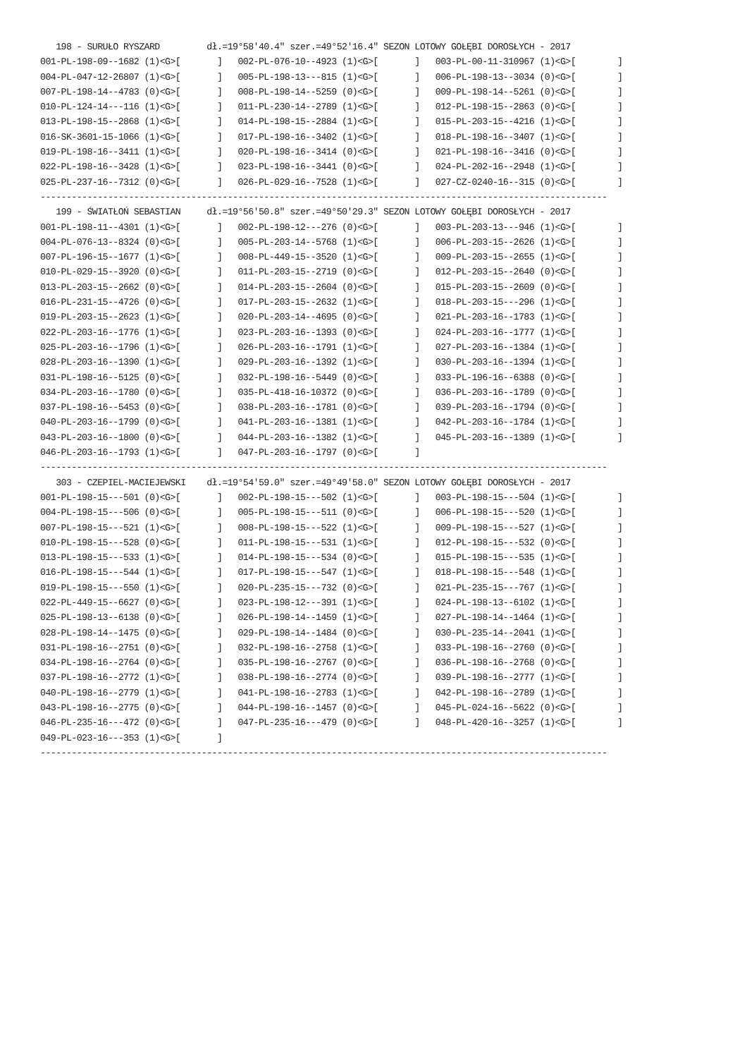198 - SURUŁO RYSZARD         dł.=19°58'40.4" szer.=49°52'16.4" SEZON LOTOWY GOŁĘBI DOROSŁYCH - 2017
001-PL-198-09--1682 (1)<G>[       ]   002-PL-076-10--4923 (1)<G>[       ]   003-PL-00-11-310967 (1)<G>[        ]
004-PL-047-12-26807 (1)<G>[       ]   005-PL-198-13---815 (1)<G>[       ]   006-PL-198-13--3034 (0)<G>[        ]
007-PL-198-14--4783 (0)<G>[       ]   008-PL-198-14--5259 (0)<G>[       ]   009-PL-198-14--5261 (0)<G>[        ]
010-PL-124-14---116 (1)<G>[       ]   011-PL-230-14--2789 (1)<G>[       ]   012-PL-198-15--2863 (0)<G>[        ]
013-PL-198-15--2868 (1)<G>[       ]   014-PL-198-15--2884 (1)<G>[       ]   015-PL-203-15--4216 (1)<G>[        ]
016-SK-3601-15-1066 (1)<G>[       ]   017-PL-198-16--3402 (1)<G>[       ]   018-PL-198-16--3407 (1)<G>[        ]
019-PL-198-16--3411 (1)<G>[       ]   020-PL-198-16--3414 (0)<G>[       ]   021-PL-198-16--3416 (0)<G>[        ]
022-PL-198-16--3428 (1)<G>[       ]   023-PL-198-16--3441 (0)<G>[       ]   024-PL-202-16--2948 (1)<G>[        ]
025-PL-237-16--7312 (0)<G>[       ]   026-PL-029-16--7528 (1)<G>[       ]   027-CZ-0240-16--315 (0)<G>[        ]
-------------------------------------------------------------------------------------------------------------
   199 - ŚWIATŁOŃ SEBASTIAN     dł.=19°56'50.8" szer.=49°50'29.3" SEZON LOTOWY GOŁĘBI DOROSŁYCH - 2017
001-PL-198-11--4301 (1)<G>[       ]   002-PL-198-12---276 (0)<G>[       ]   003-PL-203-13---946 (1)<G>[        ]
004-PL-076-13--8324 (0)<G>[       ]   005-PL-203-14--5768 (1)<G>[       ]   006-PL-203-15--2626 (1)<G>[        ]
007-PL-196-15--1677 (1)<G>[       ]   008-PL-449-15--3520 (1)<G>[       ]   009-PL-203-15--2655 (1)<G>[        ]
010-PL-029-15--3920 (0)<G>[       ]   011-PL-203-15--2719 (0)<G>[       ]   012-PL-203-15--2640 (0)<G>[        ]
013-PL-203-15--2662 (0)<G>[       ]   014-PL-203-15--2604 (0)<G>[       ]   015-PL-203-15--2609 (0)<G>[        ]
016-PL-231-15--4726 (0)<G>[       ]   017-PL-203-15--2632 (1)<G>[       ]   018-PL-203-15---296 (1)<G>[        ]
019-PL-203-15--2623 (1)<G>[       ]   020-PL-203-14--4695 (0)<G>[       ]   021-PL-203-16--1783 (1)<G>[        ]
022-PL-203-16--1776 (1)<G>[       ]   023-PL-203-16--1393 (0)<G>[       ]   024-PL-203-16--1777 (1)<G>[        ]
025-PL-203-16--1796 (1)<G>[       ]   026-PL-203-16--1791 (1)<G>[       ]   027-PL-203-16--1384 (1)<G>[        ]
028-PL-203-16--1390 (1)<G>[       ]   029-PL-203-16--1392 (1)<G>[       ]   030-PL-203-16--1394 (1)<G>[        ]
031-PL-198-16--5125 (0)<G>[       ]   032-PL-198-16--5449 (0)<G>[       ]   033-PL-196-16--6388 (0)<G>[        ]
034-PL-203-16--1780 (0)<G>[       ]   035-PL-418-16-10372 (0)<G>[       ]   036-PL-203-16--1789 (0)<G>[        ]
037-PL-198-16--5453 (0)<G>[       ]   038-PL-203-16--1781 (0)<G>[       ]   039-PL-203-16--1794 (0)<G>[        ]
040-PL-203-16--1799 (0)<G>[       ]   041-PL-203-16--1381 (1)<G>[       ]   042-PL-203-16--1784 (1)<G>[        ]
043-PL-203-16--1800 (0)<G>[       ]   044-PL-203-16--1382 (1)<G>[       ]   045-PL-203-16--1389 (1)<G>[        ]
046-PL-203-16--1793 (1)<G>[       ]   047-PL-203-16--1797 (0)<G>[       ]
-------------------------------------------------------------------------------------------------------------
   303 - CZEPIEL-MACIEJEWSKI    dł.=19°54'59.0" szer.=49°49'58.0" SEZON LOTOWY GOŁĘBI DOROSŁYCH - 2017
001-PL-198-15---501 (0)<G>[       ]   002-PL-198-15---502 (1)<G>[       ]   003-PL-198-15---504 (1)<G>[        ]
004-PL-198-15---506 (0)<G>[       ]   005-PL-198-15---511 (0)<G>[       ]   006-PL-198-15---520 (1)<G>[        ]
007-PL-198-15---521 (1)<G>[       ]   008-PL-198-15---522 (1)<G>[       ]   009-PL-198-15---527 (1)<G>[        ]
010-PL-198-15---528 (0)<G>[       ]   011-PL-198-15---531 (1)<G>[       ]   012-PL-198-15---532 (0)<G>[        ]
013-PL-198-15---533 (1)<G>[       ]   014-PL-198-15---534 (0)<G>[       ]   015-PL-198-15---535 (1)<G>[        ]
016-PL-198-15---544 (1)<G>[       ]   017-PL-198-15---547 (1)<G>[       ]   018-PL-198-15---548 (1)<G>[        ]
019-PL-198-15---550 (1)<G>[       ]   020-PL-235-15---732 (0)<G>[       ]   021-PL-235-15---767 (1)<G>[        ]
022-PL-449-15--6627 (0)<G>[       ]   023-PL-198-12---391 (1)<G>[       ]   024-PL-198-13--6102 (1)<G>[        ]
025-PL-198-13--6138 (0)<G>[       ]   026-PL-198-14--1459 (1)<G>[       ]   027-PL-198-14--1464 (1)<G>[        ]
028-PL-198-14--1475 (0)<G>[       ]   029-PL-198-14--1484 (0)<G>[       ]   030-PL-235-14--2041 (1)<G>[        ]
031-PL-198-16--2751 (0)<G>[       ]   032-PL-198-16--2758 (1)<G>[       ]   033-PL-198-16--2760 (0)<G>[        ]
034-PL-198-16--2764 (0)<G>[       ]   035-PL-198-16--2767 (0)<G>[       ]   036-PL-198-16--2768 (0)<G>[        ]
037-PL-198-16--2772 (1)<G>[       ]   038-PL-198-16--2774 (0)<G>[       ]   039-PL-198-16--2777 (1)<G>[        ]
040-PL-198-16--2779 (1)<G>[       ]   041-PL-198-16--2783 (1)<G>[       ]   042-PL-198-16--2789 (1)<G>[        ]
043-PL-198-16--2775 (0)<G>[       ]   044-PL-198-16--1457 (0)<G>[       ]   045-PL-024-16--5622 (0)<G>[        ]
046-PL-235-16---472 (0)<G>[       ]   047-PL-235-16---479 (0)<G>[       ]   048-PL-420-16--3257 (1)<G>[        ]
049-PL-023-16---353 (1)<G>[       ]
-------------------------------------------------------------------------------------------------------------